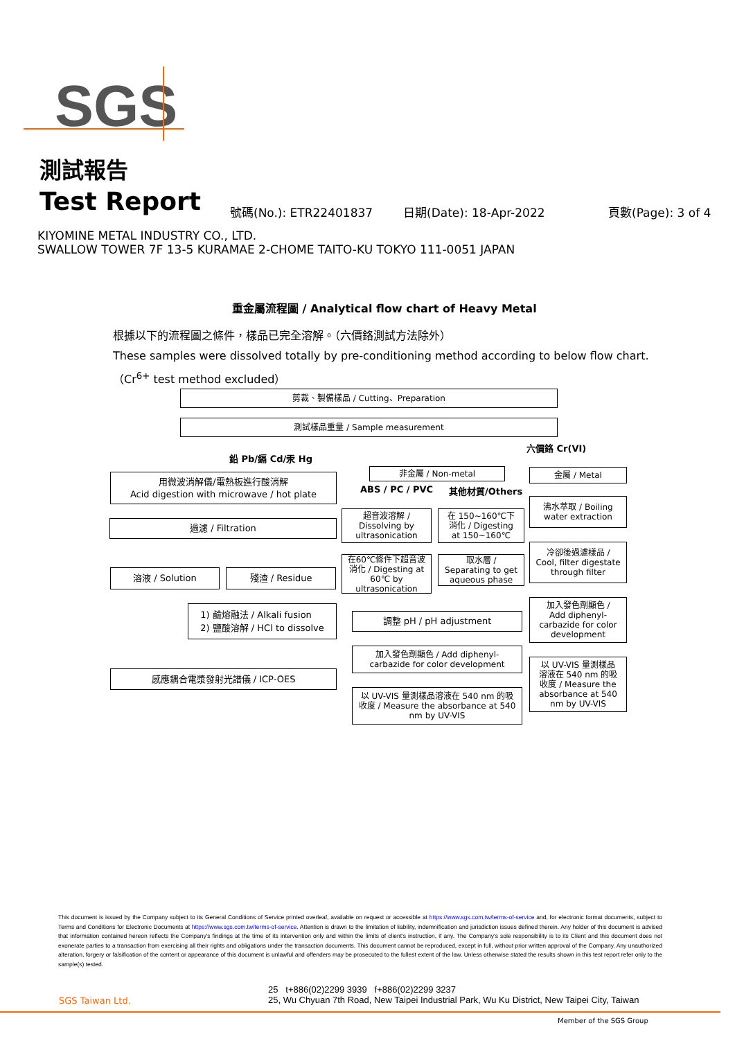SGS
測試報告
Test Report 號碼(No.): ETR22401837 日期(Date): 18-Apr-2022 頁數(Page): 3 of 4
KIYOMINE METAL INDUSTRY CO., LTD.
SWALLOW TOWER 7F 13-5 KURAMAE 2-CHOME TAITO-KU TOKYO 111-0051 JAPAN
重金屬流程圖 / Analytical flow chart of Heavy Metal
根據以下的流程圖之條件，樣品已完全溶解。（六價鉻測試方法除外）
These samples were dissolved totally by pre-conditioning method according to below flow chart.
（Cr<sup>6+</sup> test method excluded）
剪裁、製備樣品 / Cutting、Preparation
測試樣品重量 / Sample measurement
六價鉻 Cr(VI)
鉛 Pb/鎘 Cd/汞 Hg
用微波消解儀/電熱板進行酸消解
Acid digestion with microwave / hot plate
非金屬 / Non-metal
ABS / PC / PVC 其他材質/Others
金屬 / Metal
過濾 / Filtration
超音波溶解 /
Dissolving by
ultrasonication
在 150~160℃下
消化 / Digesting
at 150~160℃
沸水萃取 / Boiling
water extraction
冷卻後過濾樣品 /
Cool, filter digestate
through filter
溶液 / Solution 殘渣 / Residue
在60℃條件下超音波
消化 / Digesting at
60℃ by
ultrasonication
取水層 /
Separating to get
aqueous phase
1) 鹼熔融法 / Alkali fusion
2) 鹽酸溶解 / HCl to dissolve
調整 pH / pH adjustment
加入發色劑顯色 /
Add diphenyl-
carbazide for color
development
加入發色劑顯色 / Add diphenyl-
carbazide for color development
以 UV-VIS 量測樣品
溶液在 540 nm 的吸
收度 / Measure the
absorbance at 540
nm by UV-VIS
感應耦合電漿發射光譜儀 / ICP-OES
以 UV-VIS 量測樣品溶液在 540 nm 的吸
收度 / Measure the absorbance at 540
nm by UV-VIS
This document is issued by the Company subject to its General Conditions of Service printed overleaf, available on request or accessible at https://www.sgs.com.tw/terms-of-service and, for electronic format documents, subject to Terms and Conditions for Electronic Documents at https://www.sgs.com.tw/terms-of-service. Attention is drawn to the limitation of liability, indemnification and jurisdiction issues defined therein. Any holder of this document is advised that information contained hereon reflects the Company's findings at the time of its intervention only and within the limits of client's instruction, if any. The Company's sole responsibility is to its Client and this document does not exonerate parties to a transaction from exercising all their rights and obligations under the transaction documents. This document cannot be reproduced, except in full, without prior written approval of the Company. Any unauthorized alteration, forgery or falsification of the content or appearance of this document is unlawful and offenders may be prosecuted to the fullest extent of the law. Unless otherwise stated the results shown in this test report refer only to the sample(s) tested.
SGS Taiwan Ltd.
25 t+886(02)2299 3939 f+886(02)2299 3237
25, Wu Chyuan 7th Road, New Taipei Industrial Park, Wu Ku District, New Taipei City, Taiwan
Member of the SGS Group